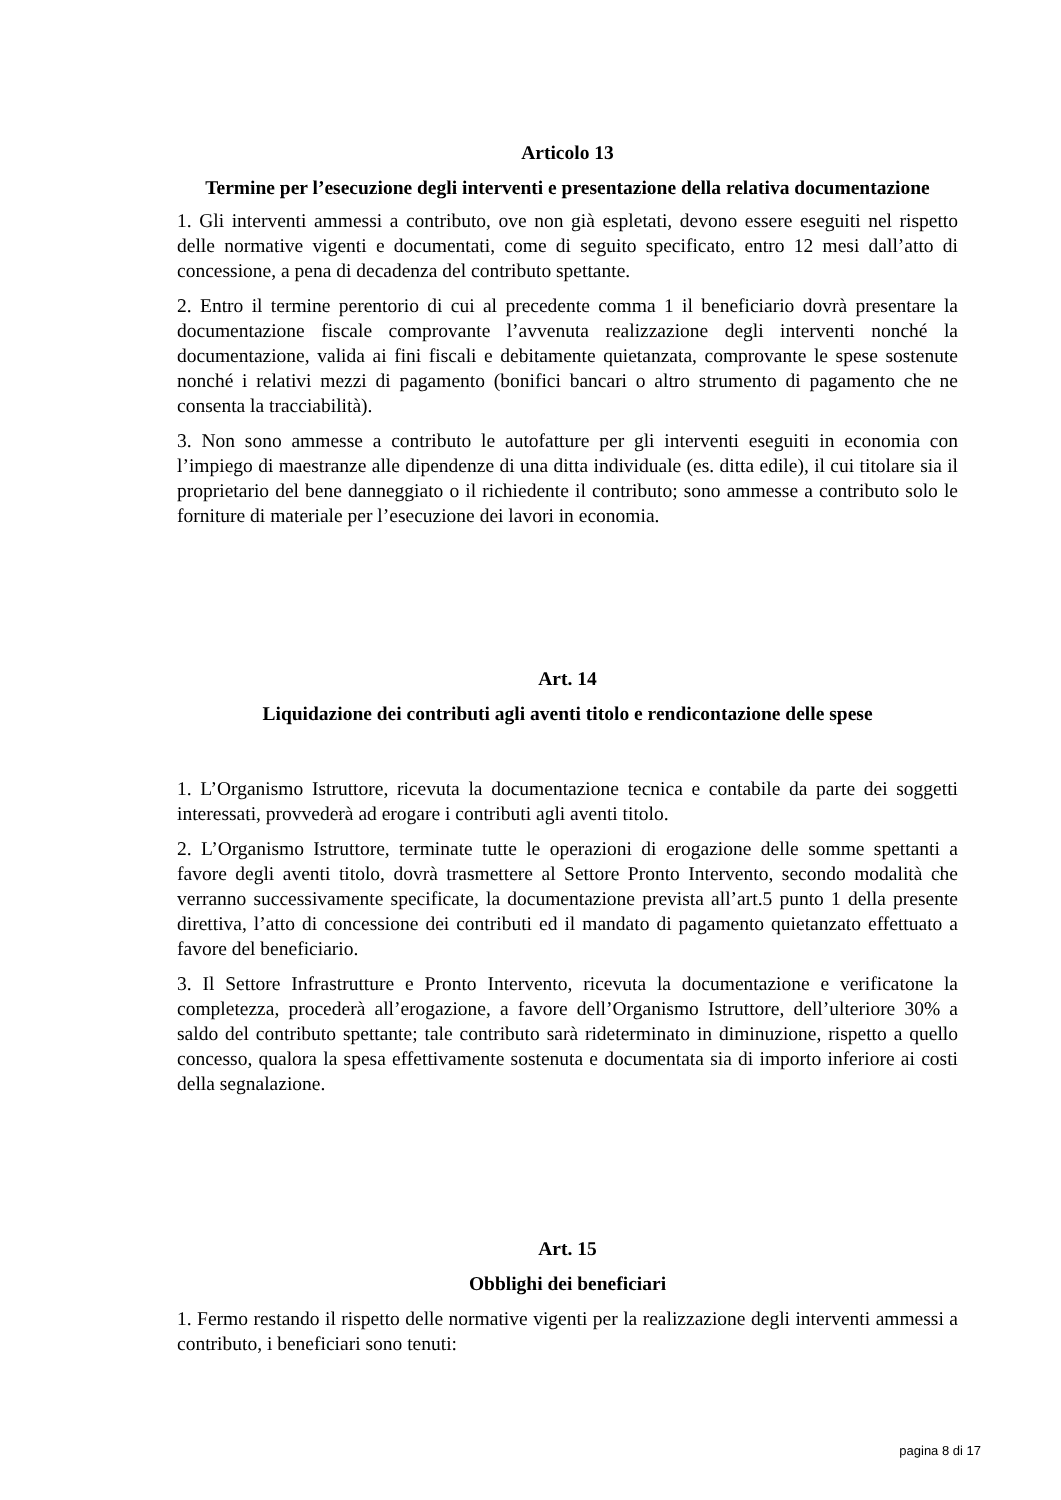Articolo 13
Termine per l’esecuzione degli interventi e presentazione della relativa documentazione
1. Gli interventi ammessi a contributo, ove non già espletati, devono essere eseguiti nel rispetto delle normative vigenti e documentati, come di seguito specificato, entro 12 mesi dall’atto di concessione, a pena di decadenza del contributo spettante.
2. Entro il termine perentorio di cui al precedente comma 1 il beneficiario dovrà presentare la documentazione fiscale comprovante l’avvenuta realizzazione degli interventi nonché la documentazione, valida ai fini fiscali e debitamente quietanzata, comprovante le spese sostenute nonché i relativi mezzi di pagamento (bonifici bancari o altro strumento di pagamento che ne consenta la tracciabilità).
3. Non sono ammesse a contributo le autofatture per gli interventi eseguiti in economia con l’impiego di maestranze alle dipendenze di una ditta individuale (es. ditta edile), il cui titolare sia il proprietario del bene danneggiato o il richiedente il contributo; sono ammesse a contributo solo le forniture di materiale per l’esecuzione dei lavori in economia.
Art. 14
Liquidazione dei contributi agli aventi titolo e rendicontazione delle spese
1. L’Organismo Istruttore, ricevuta la documentazione tecnica e contabile da parte dei soggetti interessati, provvederà ad erogare i contributi agli aventi titolo.
2. L’Organismo Istruttore, terminate tutte le operazioni di erogazione delle somme spettanti a favore degli aventi titolo, dovrà trasmettere al Settore Pronto Intervento, secondo modalità che verranno successivamente specificate, la documentazione prevista all’art.5 punto 1 della presente direttiva, l’atto di concessione dei contributi ed il mandato di pagamento quietanzato effettuato a favore del beneficiario.
3. Il Settore Infrastrutture e Pronto Intervento, ricevuta la documentazione e verificatone la completezza, procederà all’erogazione, a favore dell’Organismo Istruttore, dell’ulteriore 30% a saldo del contributo spettante; tale contributo sarà rideterminato in diminuzione, rispetto a quello concesso, qualora la spesa effettivamente sostenuta e documentata sia di importo inferiore ai costi della segnalazione.
Art. 15
Obblighi dei beneficiari
1. Fermo restando il rispetto delle normative vigenti per la realizzazione degli interventi ammessi a contributo, i beneficiari sono tenuti:
pagina 8 di 17